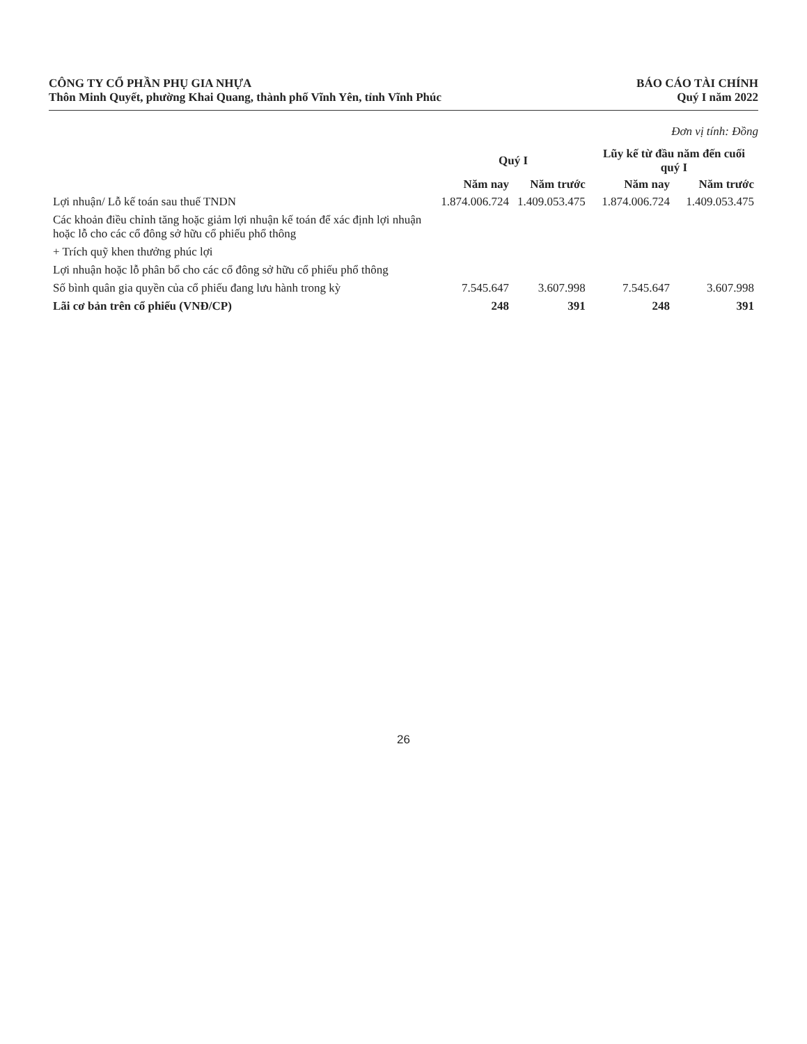CÔNG TY CỔ PHẦN PHỤ GIA NHỰA
Thôn Minh Quyết, phường Khai Quang, thành phố Vĩnh Yên, tỉnh Vĩnh Phúc
BÁO CÁO TÀI CHÍNH
Quý I năm 2022
Đơn vị tính: Đồng
| | Quý I | | Lũy kế từ đầu năm đến cuối quý I | |
| --- | --- | --- | --- | --- |
| | Năm nay | Năm trước | Năm nay | Năm trước |
| Lợi nhuận/ Lỗ kế toán sau thuế TNDN | 1.874.006.724 | 1.409.053.475 | 1.874.006.724 | 1.409.053.475 |
| Các khoản điều chỉnh tăng hoặc giảm lợi nhuận kế toán để xác định lợi nhuận hoặc lỗ cho các cổ đông sở hữu cổ phiếu phổ thông | | | | |
| + Trích quỹ khen thưởng phúc lợi | | | | |
| Lợi nhuận hoặc lỗ phân bổ cho các cổ đông sở hữu cổ phiếu phổ thông | | | | |
| Số bình quân gia quyền của cổ phiếu đang lưu hành trong kỳ | 7.545.647 | 3.607.998 | 7.545.647 | 3.607.998 |
| Lãi cơ bản trên cổ phiếu (VNĐ/CP) | 248 | 391 | 248 | 391 |
26